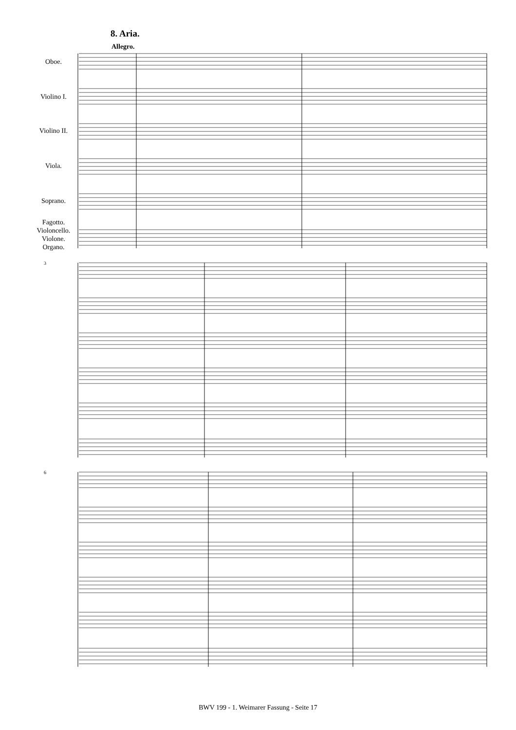8. Aria.
Allegro.
Oboe.
Violino I.
Violino II.
Viola.
Soprano.
Fagotto.
Violoncello.
Violone.
Organo.
3
6
BWV 199 - 1. Weimarer Fassung - Seite 17